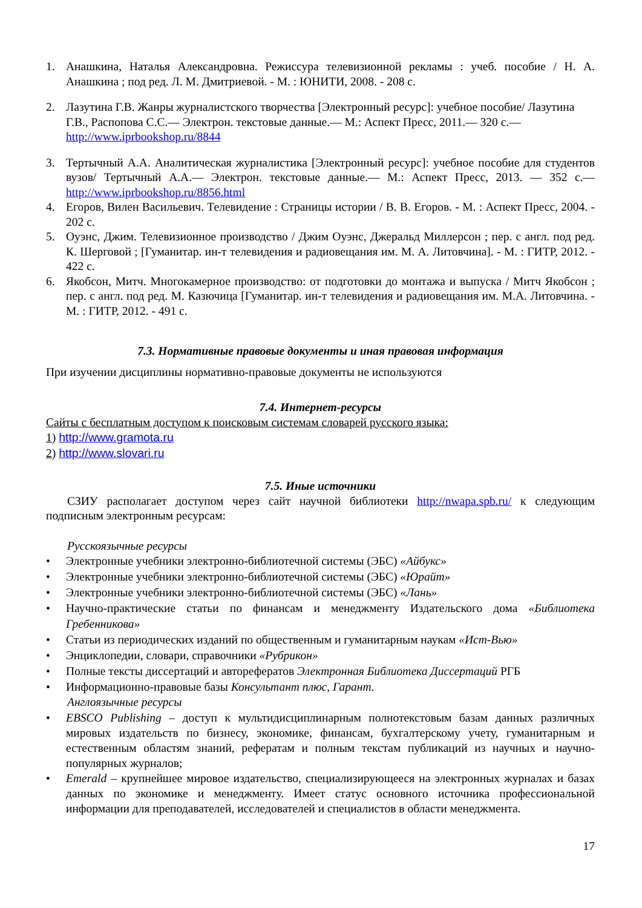1. Анашкина, Наталья Александровна. Режиссура телевизионной рекламы : учеб. пособие / Н. А. Анашкина ; под ред. Л. М. Дмитриевой. - М. : ЮНИТИ, 2008. - 208 с.
2. Лазутина Г.В. Жанры журналистского творчества [Электронный ресурс]: учебное пособие/ Лазутина Г.В., Распопова С.С.— Электрон. текстовые данные.— М.: Аспект Пресс, 2011.— 320 с.— http://www.iprbookshop.ru/8844
3. Тертычный А.А. Аналитическая журналистика [Электронный ресурс]: учебное пособие для студентов вузов/ Тертычный А.А.— Электрон. текстовые данные.— М.: Аспект Пресс, 2013. — 352 с.— http://www.iprbookshop.ru/8856.html
4. Егоров, Вилен Васильевич. Телевидение : Страницы истории / В. В. Егоров. - М. : Аспект Пресс, 2004. - 202 с.
5. Оуэнс, Джим. Телевизионное производство / Джим Оуэнс, Джеральд Миллерсон ; пер. с англ. под ред. К. Шерговой ; [Гуманитар. ин-т телевидения и радиовещания им. М. А. Литовчина]. - М. : ГИТР, 2012. - 422 с.
6. Якобсон, Митч. Многокамерное производство: от подготовки до монтажа и выпуска / Митч Якобсон ; пер. с англ. под ред. М. Казючица [Гуманитар. ин-т телевидения и радиовещания им. М.А. Литовчина. - М. : ГИТР, 2012. - 491 с.
7.3. Нормативные правовые документы и иная правовая информация
При изучении дисциплины нормативно-правовые документы не используются
7.4. Интернет-ресурсы
Сайты с бесплатным доступом к поисковым системам словарей русского языка:
1) http://www.gramota.ru
2) http://www.slovari.ru
7.5. Иные источники
СЗИУ располагает доступом через сайт научной библиотеки http://nwapa.spb.ru/ к следующим подписным электронным ресурсам:
Русскоязычные ресурсы
• Электронные учебники электронно-библиотечной системы (ЭБС) «Айбукс»
• Электронные учебники электронно-библиотечной системы (ЭБС) «Юрайт»
• Электронные учебники электронно-библиотечной системы (ЭБС) «Лань»
• Научно-практические статьи по финансам и менеджменту Издательского дома «Библиотека Гребенникова»
• Статьи из периодических изданий по общественным и гуманитарным наукам «Ист-Вью»
• Энциклопедии, словари, справочники «Рубрикон»
• Полные тексты диссертаций и авторефератов Электронная Библиотека Диссертаций РГБ
• Информационно-правовые базы Консультант плюс, Гарант.
Англоязычные ресурсы
• EBSCO Publishing – доступ к мультидисциплинарным полнотекстовым базам данных различных мировых издательств по бизнесу, экономике, финансам, бухгалтерскому учету, гуманитарным и естественным областям знаний, рефератам и полным текстам публикаций из научных и научно-популярных журналов;
• Emerald – крупнейшее мировое издательство, специализирующееся на электронных журналах и базах данных по экономике и менеджменту. Имеет статус основного источника профессиональной информации для преподавателей, исследователей и специалистов в области менеджмента.
17